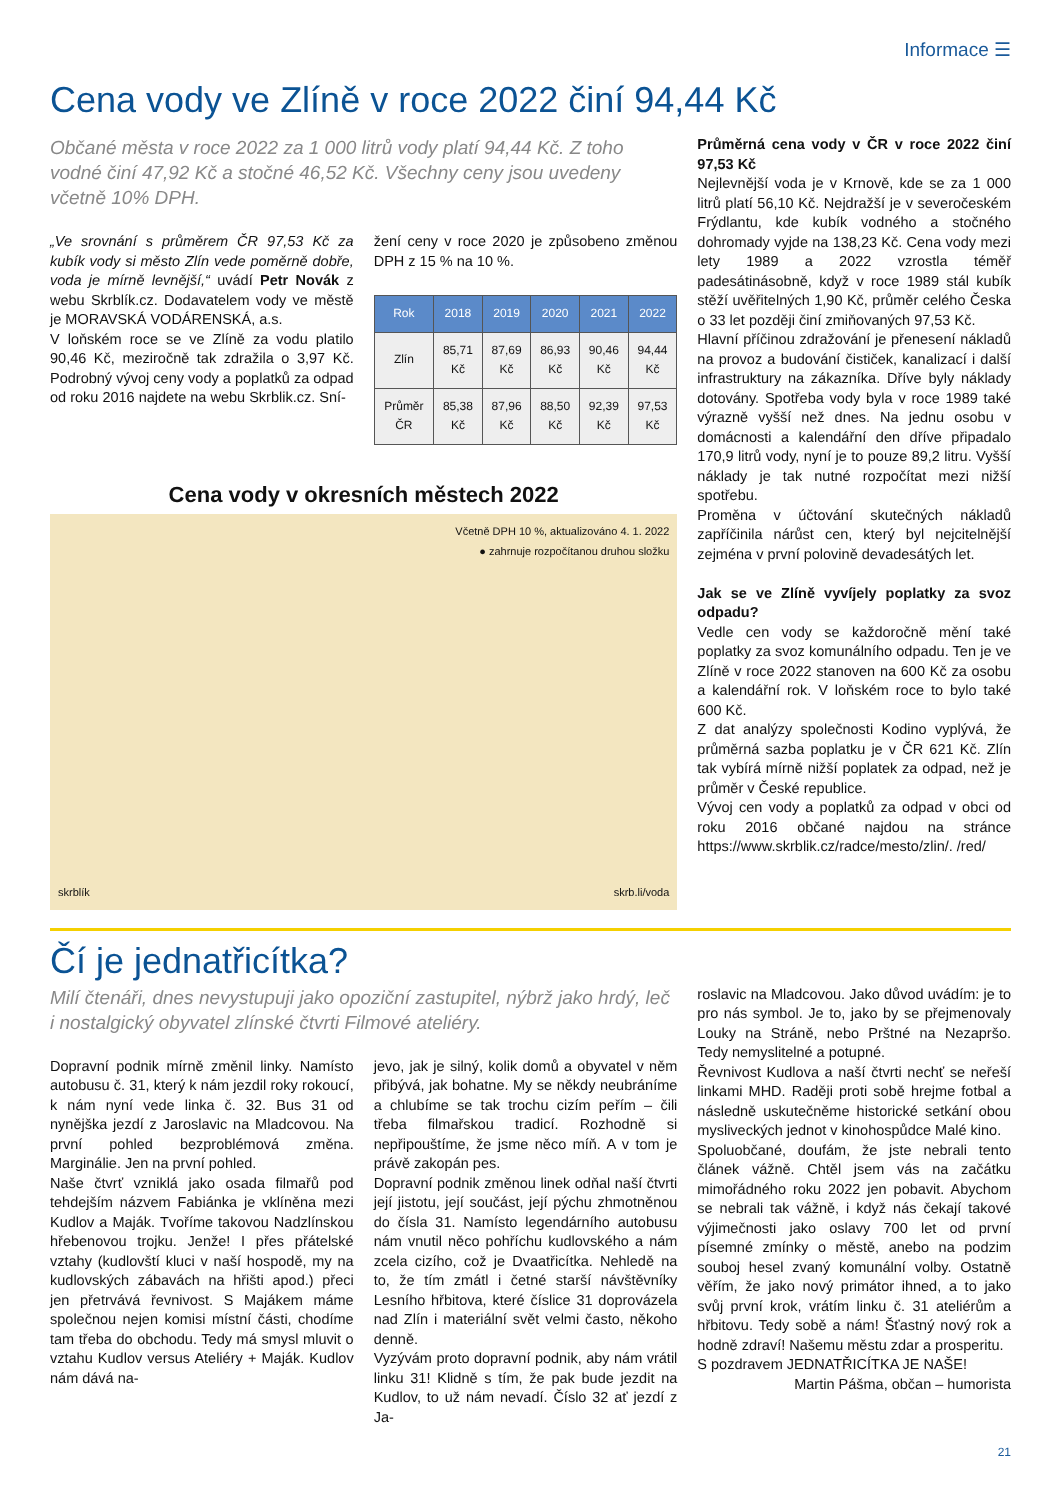Informace ☰
Cena vody ve Zlíně v roce 2022 činí 94,44 Kč
Občané města v roce 2022 za 1 000 litrů vody platí 94,44 Kč. Z toho vodné činí 47,92 Kč a stočné 46,52 Kč. Všechny ceny jsou uvedeny včetně 10% DPH.
„Ve srovnání s průměrem ČR 97,53 Kč za kubík vody si město Zlín vede poměrně dobře, voda je mírně levnější,“ uvádí Petr Novák z webu Skrblík.cz. Dodavatelem vody ve městě je MORAVSKÁ VODÁRENSKÁ, a.s.
V loňském roce se ve Zlíně za vodu platilo 90,46 Kč, meziročně tak zdražila o 3,97 Kč. Podrobný vývoj ceny vody a poplatků za odpad od roku 2016 najdete na webu Skrblik.cz. Sní-
žení ceny v roce 2020 je způsobeno změnou DPH z 15 % na 10 %.
| Rok | 2018 | 2019 | 2020 | 2021 | 2022 |
| --- | --- | --- | --- | --- | --- |
| Zlín | 85,71 Kč | 87,69 Kč | 86,93 Kč | 90,46 Kč | 94,44 Kč |
| Průměr ČR | 85,38 Kč | 87,96 Kč | 88,50 Kč | 92,39 Kč | 97,53 Kč |
Cena vody v okresních městech 2022
Včetně DPH 10 %, aktualizováno 4. 1. 2022
● zahrnuje rozpočítanou druhou složku
skrblík skrb.li/voda
Průměrná cena vody v ČR v roce 2022 činí 97,53 Kč
Nejlevnější voda je v Krnově, kde se za 1 000 litrů platí 56,10 Kč. Nejdražší je v severočeském Frýdlantu, kde kubík vodného a stočného dohromady vyjde na 138,23 Kč. Cena vody mezi lety 1989 a 2022 vzrostla téměř padesátinásobně, když v roce 1989 stál kubík stěží uvěřitelných 1,90 Kč, průměr celého Česka o 33 let později činí zmiňovaných 97,53 Kč.
Hlavní příčinou zdražování je přenesení nákladů na provoz a budování čističek, kanalizací i další infrastruktury na zákazníka. Dříve byly náklady dotovány. Spotřeba vody byla v roce 1989 také výrazně vyšší než dnes. Na jednu osobu v domácnosti a kalendářní den dříve připadalo 170,9 litrů vody, nyní je to pouze 89,2 litru. Vyšší náklady je tak nutné rozpočítat mezi nižší spotřebu.
Proměna v účtování skutečných nákladů zapříčinila nárůst cen, který byl nejcitelnější zejména v první polovině devadesátých let.
Jak se ve Zlíně vyvíjely poplatky za svoz odpadu?
Vedle cen vody se každoročně mění také poplatky za svoz komunálního odpadu. Ten je ve Zlíně v roce 2022 stanoven na 600 Kč za osobu a kalendářní rok. V loňském roce to bylo také 600 Kč.
Z dat analýzy společnosti Kodino vyplývá, že průměrná sazba poplatku je v ČR 621 Kč. Zlín tak vybírá mírně nižší poplatek za odpad, než je průměr v České republice.
Vývoj cen vody a poplatků za odpad v obci od roku 2016 občané najdou na stránce https://www.skrblik.cz/radce/mesto/zlin/. /red/
Čí je jednatřicítka?
Milí čtenáři, dnes nevystupuji jako opoziční zastupitel, nýbrž jako hrdý, leč i nostalgický obyvatel zlínské čtvrti Filmové ateliéry.
Dopravní podnik mírně změnil linky. Namísto autobusu č. 31, který k nám jezdil roky rokoucí, k nám nyní vede linka č. 32. Bus 31 od nynějška jezdí z Jaroslavic na Mladcovou. Na první pohled bezproblémová změna. Marginálie. Jen na první pohled.
Naše čtvrť vzniklá jako osada filmařů pod tehdejším názvem Fabiánka je vklíněna mezi Kudlov a Maják. Tvoříme takovou Nadzlínskou hřebenovou trojku. Jenže! I přes přátelské vztahy (kudlovští kluci v naší hospodě, my na kudlovských zábavách na hřišti apod.) přeci jen přetrvává řevnivost. S Majákem máme společnou nejen komisi místní části, chodíme tam třeba do obchodu. Tedy má smysl mluvit o vztahu Kudlov versus Ateliéry + Maják. Kudlov nám dává na-
jevo, jak je silný, kolik domů a obyvatel v něm přibývá, jak bohatne. My se někdy neubráníme a chlubíme se tak trochu cizím peřím – čili třeba filmařskou tradicí. Rozhodně si nepřipouštíme, že jsme něco míň. A v tom je právě zakopán pes.
Dopravní podnik změnou linek odňal naší čtvrti její jistotu, její součást, její pýchu zhmotněnou do čísla 31. Namísto legendárního autobusu nám vnutil něco pohříchu kudlovského a nám zcela cizího, což je Dvaatřicítka. Nehledě na to, že tím zmátl i četné starší návštěvníky Lesního hřbitova, které číslice 31 doprovázela nad Zlín i materiální svět velmi často, někoho denně.
Vyzývám proto dopravní podnik, aby nám vrátil linku 31! Klidně s tím, že pak bude jezdit na Kudlov, to už nám nevadí. Číslo 32 ať jezdí z Ja-
roslavic na Mladcovou. Jako důvod uvádím: je to pro nás symbol. Je to, jako by se přejmenovaly Louky na Stráně, nebo Prštné na Nezapršo. Tedy nemyslitelné a potupné.
Řevnivost Kudlova a naší čtvrti nechť se neřeší linkami MHD. Raději proti sobě hrejme fotbal a následně uskutečněme historické setkání obou mysliveckých jednot v kinohospůdce Malé kino.
Spoluobčané, doufám, že jste nebrali tento článek vážně. Chtěl jsem vás na začátku mimořádného roku 2022 jen pobavit. Abychom se nebrali tak vážně, i když nás čekají takové výjimečnosti jako oslavy 700 let od první písemné zmínky o městě, anebo na podzim souboj hesel zvaný komunální volby. Ostatně věřím, že jako nový primátor ihned, a to jako svůj první krok, vrátím linku č. 31 ateliérům a hřbitovu. Tedy sobě a nám! Šťastný nový rok a hodně zdraví! Našemu městu zdar a prosperitu.
S pozdravem JEDNATŘICÍTKA JE NAŠE!
Martin Pášma, občan – humorista
21